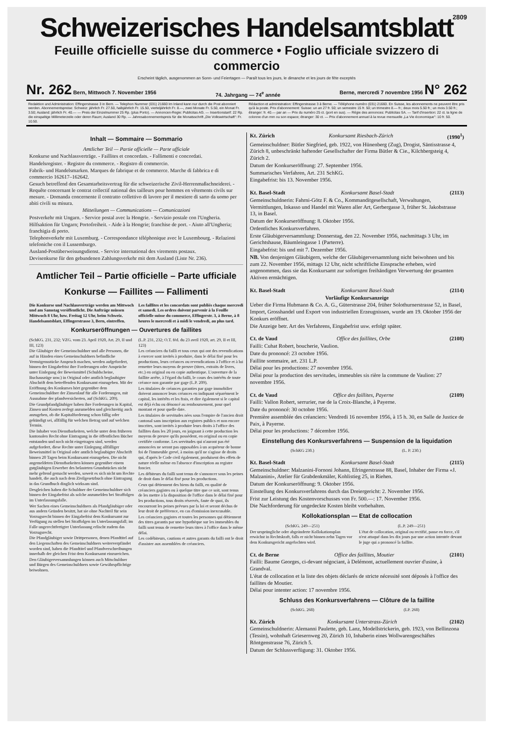Schweizerisches Handelsamtsblatt 2809
Feuille officielle suisse du commerce • Foglio ufficiale svizzero di commercio
Erscheint täglich, ausgenommen an Sonn- und Feiertagen — Paraît tous les jours, le dimanche et les jours de fête exceptés
Nr. 262 Bern, Mittwoch 7. November 1956 74. Jahrgang — 74<sup>e</sup> année Berne, mercredi 7 novembre 1956 N° 262
Redaktion und Administration: Effingerstrasse 3 in Bern. — Telephon Nummer (031) 21660 Im Inland kann nur durch die Post abonniert werden. Abonnementspreise: Schweiz: jährlich Fr. 27.50, halbjährlich Fr. 15.50, vierteljährlich Fr. 8.—, zwei Monate Fr. 5.50, ein Monat Fr. 3.50; Ausland: jährlich Fr. 40.— — Preis der Einzelnummer 25 Rp. (plus Porto). — Annoncen-Regie: Publicitas AG. — Insertionstarif: 22 Rp. die einspaltige Millimeterzeile oder deren Raum; Ausland 30 Rp. — Jahresabonnementspreis für die Monatsschrift „Die Volkswirtschaft": Fr. 10.50.
Rédaction et administration: Effingerstrasse 3 à Berne. — Téléphone numéro (031) 21660. En Suisse, les abonnements ne peuvent être pris qu'à la poste. Prix d'abonnement: Suisse: un an 27 fr. 50; un semestre 15 fr. 50; un trimestre 8.— fr.; deux mois 5.50 fr.; un mois 3.50 fr.; étranger: fr. 40.— par an — Prix du numéro 25 ct. (port en sus). — Régie des annonces: Publicitas SA. — Tarif d'insertion: 22 ct. la ligne de colonne d'un mm ou son espace; étranger: 30 ct. — Prix d'abonnement annuel à la revue mensuelle „La Vie économique": 10 fr. 50.
Inhalt — Sommaire — Sommario
Amtlicher Teil — Partie officielle — Parte ufficiale
Konkurse und Nachlassverträge. - Faillites et concordats. - Fallimenti e concordati.
Handelsregister. - Registre du commerce. - Registro di commercio.
Fabrik- und Handelsmarken. Marques de fabrique et de commerce. Marche di fabbrica e di commercio 162617–162642.
Gesuch betreffend den Gesamtarbeitsvertrag für die schweizerische Zivil-Herrenmaßschneiderei. - Requête concernant le contrat collectif national des tailleurs pour hommes en vêtements civils sur mesure. - Domanda concernente il contratto collettivo di lavoro per il mestiere di sarto da uomo per abiti civili su misura.
Mitteilungen — Communications — Comunicazioni
Postverkehr mit Ungarn. - Service postal avec la Hongrie. - Servizio postale con l'Ungheria.
Hilfsaktion für Ungarn; Portofreiheit. - Aide à la Hongrie; franchise de port. - Aiuto all'Ungheria; franchigia di porto.
Telephonverkehr mit Luxemburg. - Correspondance téléphonique avec le Luxembourg. - Relazioni telefoniche con il Lussemburgo.
Ausland-Postüberweisungsdienst. - Service international des virements postaux.
Devisenkurse für den gebundenen Zahlungsverkehr mit dem Ausland (Liste Nr. 236).
Amtlicher Teil – Partie officielle – Parte ufficiale
Konkurse — Faillites — Fallimenti
Die Konkurse und Nachlassverträge werden am Mittwoch und am Samstag veröffentlicht. Die Aufträge müssen Mittwoch 8 Uhr, bzw. Freitag 12 Uhr, beim Schweiz. Handelsamtsblatt, Effingerstrasse 3, Bern, eintreffen.
Les faillites et les concordats sont publiés chaque mercredi et samedi. Les ordres doivent parvenir à la Feuille officielle suisse du commerce, Effingerstr. 3, à Berne, à 8 heures le mercredi et à midi le vendredi, au plus tard.
Konkurseröffnungen — Ouvertures de faillites
(SchKG. 231, 232; VZG. vom 23. April 1920, Art. 29, II und III, 123)
Die Gläubiger der Gemeinschuldner und alle Personen, die auf in Händen eines Gemeinschuldners befindliche Vermögensstücke Anspruch machen, werden aufgefordert, binnen der Eingabefrist ihre Forderungen oder Ansprüche unter Einlegung der Beweismittel (Schuldscheine, Buchauszüge usw.) in Original oder amtlich beglaubigter Abschrift dem betreffenden Konkursamt einzugeben. Mit der Eröffnung des Konkurses hört gegenüber dem Gemeinschuldner der Zinsenlauf für alle Forderungen, mit Ausnahme der pfandversicherten, auf (SchKG. 209).
Die Grundpfandgläubiger haben ihre Forderungen in Kapital, Zinsen und Kosten zerlegt anzumelden und gleichzeitig auch anzugeben, ob die Kapitalforderung schon fällig oder gekündigt sei, allfällig für welchen Betrag und auf welchen Termin.
Die Inhaber von Dienstbarkeiten, welche unter dem früheren kantonalen Recht ohne Eintragung in die öffentlichen Bücher entstanden und noch nicht eingetragen sind, werden aufgefordert, diese Rechte unter Einlegung allfälliger Beweismittel in Original oder amtlich beglaubigter Abschrift binnen 20 Tagen beim Konkursamt einzugeben. Die nicht angemeldeten Dienstbarkeiten können gegenüber einem gutgläubigen Erwerber des belasteten Grundstückes nicht mehr geltend gemacht werden, soweit es sich nicht um Rechte handelt, die auch nach dem Zivilgesetzbuch ohne Eintragung in das Grundbuch dinglich wirksam sind.
Desgleichen haben die Schuldner der Gemeinschuldner sich binnen der Eingabefrist als solche anzumelden bei Straffolgen im Unterlassungsfalle.
Wer Sachen eines Gemeinschuldners als Pfandgläubiger oder aus andern Gründen besitzt, hat sie ohne Nachteil für sein Vorzugsrecht binnen der Eingabefrist dem Konkursamt zur Verfügung zu stellen bei Straffolgen im Unterlassungsfall; im Falle ungerechtfertigter Unterlassung erlischt zudem das Vorzugsrecht.
Die Pfandgläubiger sowie Drittpersonen, denen Pfandtitel auf den Liegenschaften des Gemeinschuldners weiterverpfändet worden sind, haben die Pfandtitel und Pfandverschreibungen innerhalb der gleichen Frist dem Konkursamt einzureichen.
Den Gläubigerversammlungen können auch Mitschuldner und Bürgen des Gemeinschuldners sowie Gewährspflichtige beiwohnen.
(L.P. 231, 232; O.T. féd. du 23 avril 1920, art. 29, II et III, 123)
Les créanciers du failli et tous ceux qui ont des revendications à exercer sont invités à produire, dans le délai fixé pour les productions, leurs créances ou revendications à l'office et à lui remettre leurs moyens de preuve (titres, extraits de livres, etc.) en original ou en copie authentique. L'ouverture de la faillite arrête, à l'égard du failli, le cours des intérêts de toute créance non garantie par gage (L.P. 209).
Les titulaires de créances garanties par gage immobilier doivent annoncer leurs créances en indiquant séparément le capital, les intérêts et les frais, et dire également si le capital est déjà échu ou dénoncé au remboursement, pour quel montant et pour quelle date.
Les titulaires de servitudes nées sous l'empire de l'ancien droit cantonal sans inscription aux registres publics et non encore inscrites, sont invités à produire leurs droits à l'office des faillites dans les 20 jours, en joignant à cette production les moyens de preuve qu'ils possèdent, en original ou en copie certifiée conforme. Les servitudes qui n'auront pas été annoncées ne seront pas opposables à un acquéreur de bonne foi de l'immeuble grevé, à moins qu'il ne s'agisse de droits qui, d'après le Code civil également, produisent des effets de nature réelle même en l'absence d'inscription au registre foncier.
Les débiteurs du failli sont tenus de s'annoncer sous les peines de droit dans le délai fixé pour les productions.
Ceux qui détiennent des biens du failli, en qualité de créanciers gagistes ou à quelque titre que ce soit, sont tenus de les mettre à la disposition de l'office dans le délai fixé pour les productions, tous droits réservés, faute de quoi, ils encourront les peines prévues par la loi et seront déchus de leur droit de préférence, en cas d'omission inexcusable.
Les créanciers gagistes et toutes les personnes qui détiennent des titres garantis par une hypothèque sur les immeubles du failli sont tenus de remettre leurs titres à l'office dans le même délai.
Les codébiteurs, cautions et autres garants du failli ont le droit d'assister aux assemblées de créanciers.
Kt. Zürich Konkursamt Riesbach-Zürich (1990<sup>1</sup>)
Gemeinschuldner: Bütler Siegfried, geb. 1922, von Hünenberg (Zug), Drogist, Säntisstrasse 4, Zürich 8, unbeschränkt haftender Gesellschafter der Firma Bütler & Cie., Kilchbergsteig 4, Zürich 2.
Datum der Konkurseröffnung: 27. September 1956.
Summarisches Verfahren, Art. 231 SchKG.
Eingabefrist: bis 13. November 1956.
Kt. Basel-Stadt Konkursamt Basel-Stadt (2113)
Gemeinschuldnerin: Fahrni-Götz F. & Co., Kommanditgesellschaft, Verwaltungen, Vermittlungen, Inkasso und Handel mit Waren aller Art, Gerbergasse 3, früher St. Jakobstrasse 13, in Basel.
Datum der Konkurseröffnung: 8. Oktober 1956.
Ordentliches Konkursverfahren.
Erste Gläubigerversammlung: Donnerstag, den 22. November 1956, nachmittags 3 Uhr, im Gerichtshause, Bäumleingasse 1 (Parterre).
Eingabefrist: bis und mit 7. Dezember 1956.
NB. Von denjenigen Gläubigern, welche der Gläubigerversammlung nicht beiwohnen und bis zum 22. November 1956, mittags 12 Uhr, nicht schriftliche Einsprache erheben, wird angenommen, dass sie das Konkursamt zur sofortigen freihändigen Verwertung der gesamten Aktiven ermächtigen.
Kt. Basel-Stadt Konkursamt Basel-Stadt (2114)
Vorläufige Konkursanzeige
Ueber die Firma Hubmann & Co. A. G., Güterstrasse 204, früher Solothurnerstrasse 52, in Basel, Import, Grosshandel und Export von industriellen Erzeugnissen, wurde am 19. Oktober 1956 der Konkurs eröffnet.
Die Anzeige betr. Art des Verfahrens, Eingabefrist usw. erfolgt später.
Ct. de Vaud Office des faillites, Orbe (2108)
Failli: Cuhat Robert, boucherie, Vaulion.
Date du prononcé: 23 octobre 1956.
Faillite sommaire, art. 231 L.P.
Délai pour les productions: 27 novembre 1956.
Délai pour la production des servitudes, immeubles sis rière la commune de Vaulion: 27 novembre 1956.
Ct. de Vaud Office des faillites, Payerne (2109)
Failli: Vallon Robert, serrurier, rue de la Croix-Blanche, à Payerne.
Date du prononcé: 30 octobre 1956.
Première assemblée des créanciers: Vendredi 16 novembre 1956, à 15 h. 30, en Salle de Justice de Paix, à Payerne.
Délai pour les productions: 7 décembre 1956.
Einstellung des Konkursverfahrens — Suspension de la liquidation
(SchKG 230.) (L. P. 230.)
Kt. Basel-Stadt Konkursamt Basel-Stadt (2115)
Gemeinschuldner: Malzanini-Fornoni Johann, Efringerstrasse 88, Basel, Inhaber der Firma «J. Malzanini», Atelier für Grabdenkmäler, Kohlistieg 25, in Riehen.
Datum der Konkurseröffnung: 9. Oktober 1956.
Einstellung des Konkursverfahrens durch das Dreiergericht: 2. November 1956.
Frist zur Leistung des Kostenvorschusses von Fr. 500.—: 17. November 1956.
Die Nachforderung für ungedeckte Kosten bleibt vorbehalten.
Kollokationsplan — Etat de collocation
(SchKG. 249—251)
Der ursprüngliche oder abgeänderte Kollokationsplan erwächst in Rechtskraft, falls er nicht binnen zehn Tagen vor dem Konkursgericht angefochten wird.
(L.P. 249—251)
L'état de collocation, original ou rectifié, passe en force, s'il n'est attaqué dans les dix jours par une action intentée devant le juge qui a prononcé la faillite.
Ct. de Berne Office des faillites, Moutier (2101)
Failli: Baume Georges, ci-devant négociant, à Delémont, actuellement ouvrier d'usine, à Grandval.
L'état de collocation et la liste des objets déclarés de stricte nécessité sont déposés à l'office des faillites de Moutier.
Délai pour intenter action: 17 novembre 1956.
Schluss des Konkursverfahrens — Clôture de la faillite
(SchKG. 268) (LP. 268)
Kt. Zürich Konkursamt Unterstrass-Zürich (2102)
Gemeinschuldnerin: Alemanni Paulette, geb. Lanz, Modellstrickerin, geb. 1923, von Bellinzona (Tessin), wohnhaft Griesernweg 20, Zürich 10, Inhaberin eines Wollwarengeschäftes Röntgenstrasse 76, Zürich 5.
Datum der Schlussverfügung: 31. Oktober 1956.